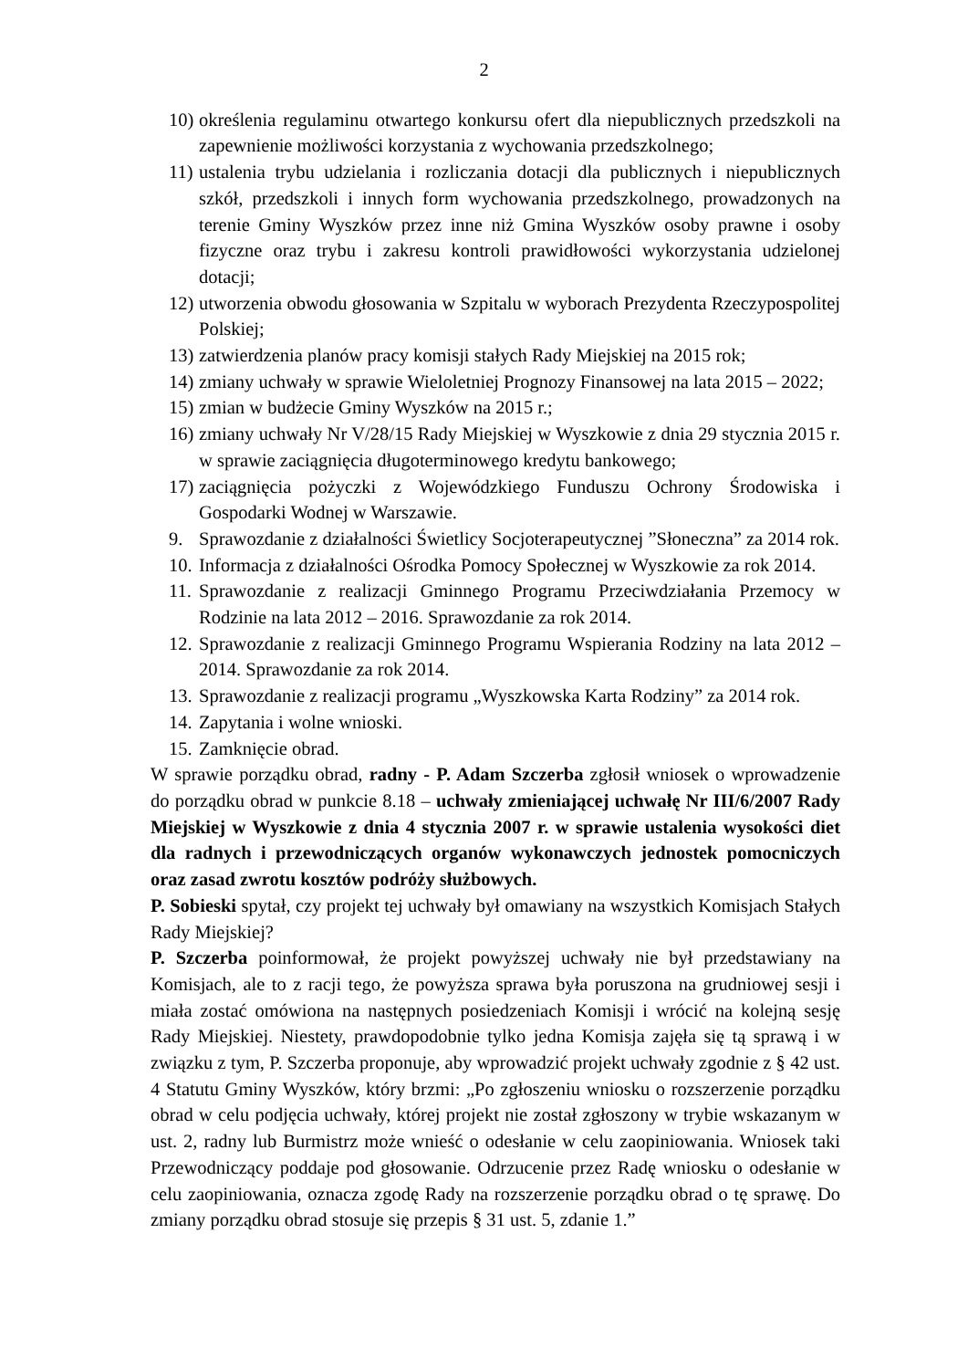2
10) określenia regulaminu otwartego konkursu ofert dla niepublicznych przedszkoli na zapewnienie możliwości korzystania z wychowania przedszkolnego;
11) ustalenia trybu udzielania i rozliczania dotacji dla publicznych i niepublicznych szkół, przedszkoli i innych form wychowania przedszkolnego, prowadzonych na terenie Gminy Wyszków przez inne niż Gmina Wyszków osoby prawne i osoby fizyczne oraz trybu i zakresu kontroli prawidłowości wykorzystania udzielonej dotacji;
12) utworzenia obwodu głosowania w Szpitalu w wyborach Prezydenta Rzeczypospolitej Polskiej;
13) zatwierdzenia planów pracy komisji stałych Rady Miejskiej na 2015 rok;
14) zmiany uchwały w sprawie Wieloletniej Prognozy Finansowej na lata 2015 – 2022;
15) zmian w budżecie Gminy Wyszków na 2015 r.;
16) zmiany uchwały Nr V/28/15 Rady Miejskiej w Wyszkowie z dnia 29 stycznia 2015 r. w sprawie zaciągnięcia długoterminowego kredytu bankowego;
17) zaciągnięcia pożyczki z Wojewódzkiego Funduszu Ochrony Środowiska i Gospodarki Wodnej w Warszawie.
9. Sprawozdanie z działalności Świetlicy Socjoterapeutycznej ”Słoneczna” za 2014 rok.
10. Informacja z działalności Ośrodka Pomocy Społecznej w Wyszkowie za rok 2014.
11. Sprawozdanie z realizacji Gminnego Programu Przeciwdziałania Przemocy w Rodzinie na lata 2012 – 2016. Sprawozdanie za rok 2014.
12. Sprawozdanie z realizacji Gminnego Programu Wspierania Rodziny na lata 2012 – 2014. Sprawozdanie za rok 2014.
13. Sprawozdanie z realizacji programu „Wyszkowska Karta Rodziny” za 2014 rok.
14. Zapytania i wolne wnioski.
15. Zamknięcie obrad.
W sprawie porządku obrad, radny - P. Adam Szczerba zgłosił wniosek o wprowadzenie do porządku obrad w punkcie 8.18 – uchwały zmieniającej uchwałę Nr III/6/2007 Rady Miejskiej w Wyszkowie z dnia 4 stycznia 2007 r. w sprawie ustalenia wysokości diet dla radnych i przewodniczących organów wykonawczych jednostek pomocniczych oraz zasad zwrotu kosztów podróży służbowych.
P. Sobieski spytał, czy projekt tej uchwały był omawiany na wszystkich Komisjach Stałych Rady Miejskiej?
P. Szczerba poinformował, że projekt powyższej uchwały nie był przedstawiany na Komisjach, ale to z racji tego, że powyższa sprawa była poruszona na grudniowej sesji i miała zostać omówiona na następnych posiedzeniach Komisji i wrócić na kolejną sesję Rady Miejskiej. Niestety, prawdopodobnie tylko jedna Komisja zajęła się tą sprawą i w związku z tym, P. Szczerba proponuje, aby wprowadzić projekt uchwały zgodnie z § 42 ust. 4 Statutu Gminy Wyszków, który brzmi: „Po zgłoszeniu wniosku o rozszerzenie porządku obrad w celu podjęcia uchwały, której projekt nie został zgłoszony w trybie wskazanym w ust. 2, radny lub Burmistrz może wnieść o odesłanie w celu zaopiniowania. Wniosek taki Przewodniczący poddaje pod głosowanie. Odrzucenie przez Radę wniosku o odesłanie w celu zaopiniowania, oznacza zgodę Rady na rozszerzenie porządku obrad o tę sprawę. Do zmiany porządku obrad stosuje się przepis § 31 ust. 5, zdanie 1.”